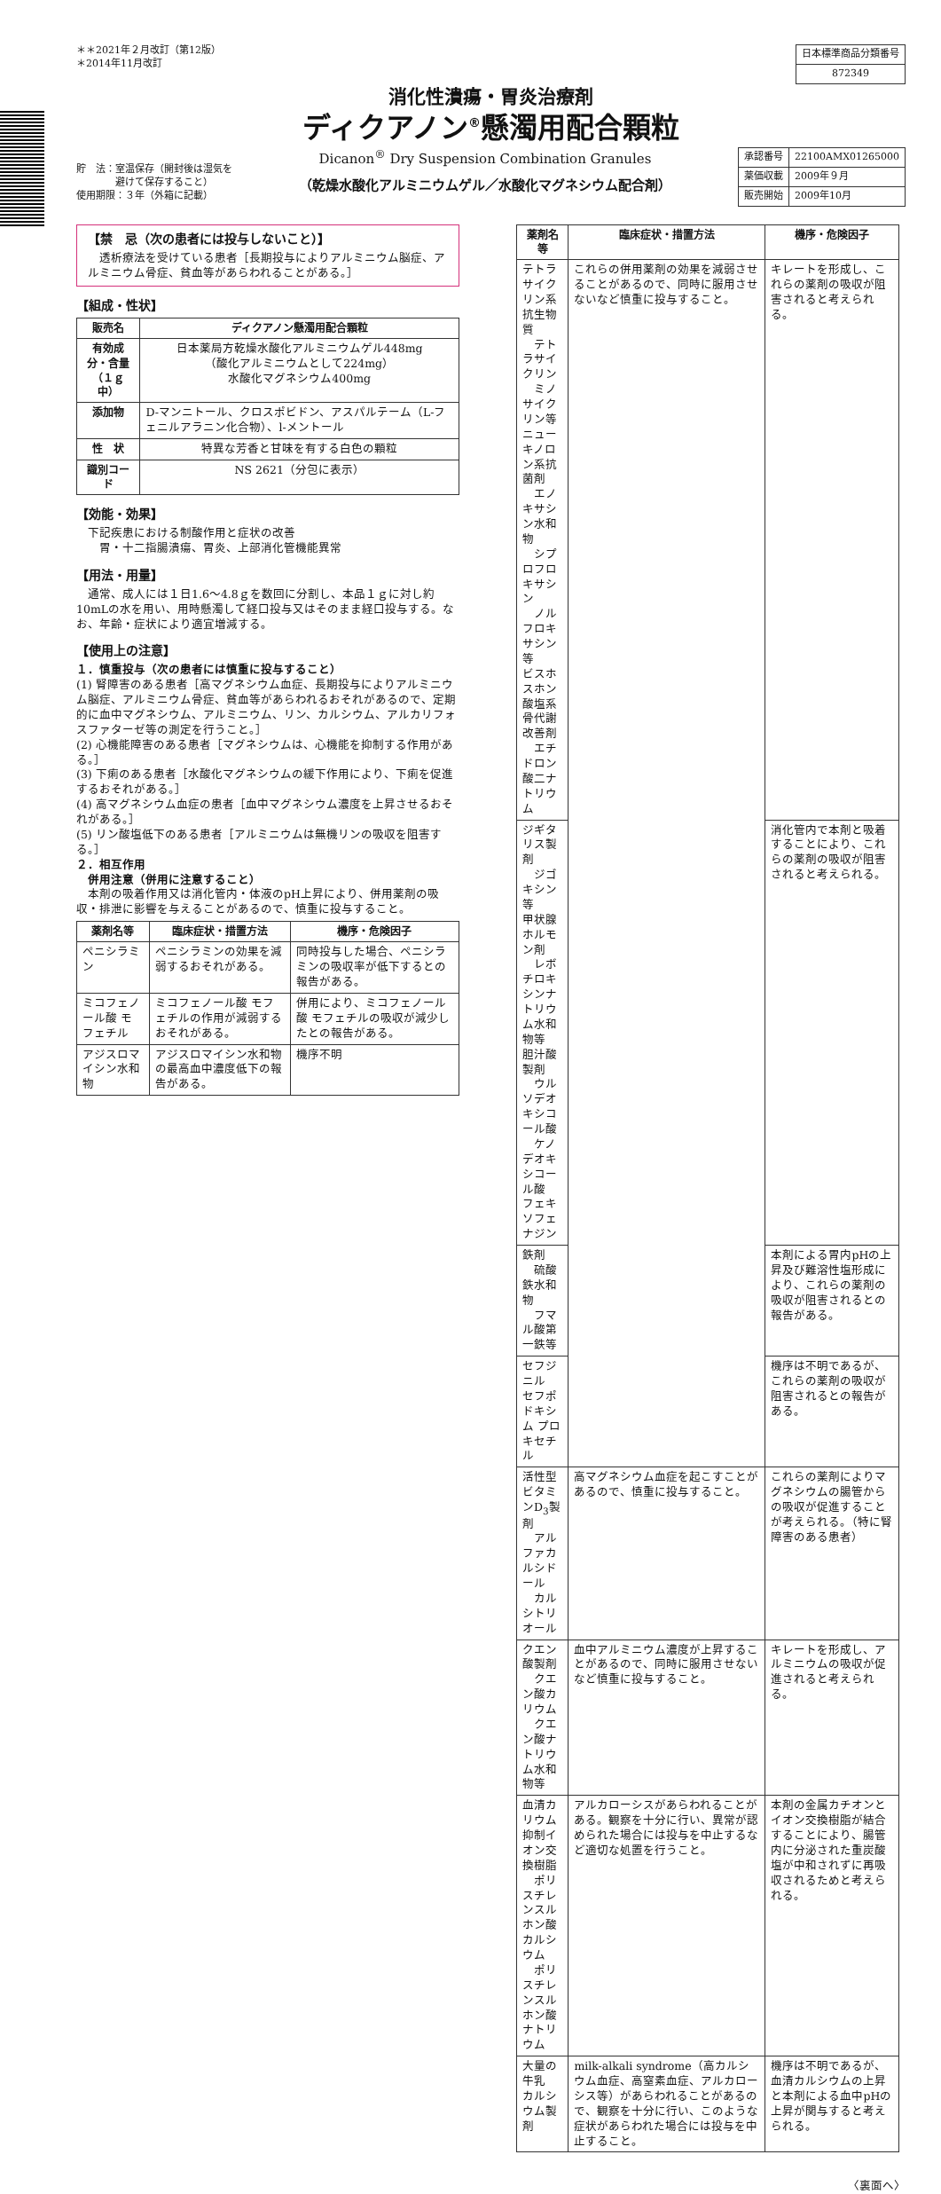＊＊2021年２月改訂（第12版）
＊2014年11月改訂
| 日本標準商品分類番号 |
| 872349 |
消化性潰瘍・胃炎治療剤
ディクアノン<sup>®</sup>懸濁用配合顆粒
貯　法：室温保存（開封後は湿気を
　　　　避けて保存すること）
使用期限：３年（外箱に記載）
Dicanon<sup>®</sup> Dry Suspension Combination Granules
（乾燥水酸化アルミニウムゲル／水酸化マグネシウム配合剤）
| 承認番号 | 22100AMX01265000 |
| 薬価収載 | 2009年９月 |
| 販売開始 | 2009年10月 |
【禁　忌（次の患者には投与しないこと）】
　透析療法を受けている患者［長期投与によりアルミニウム脳症、アルミニウム骨症、貧血等があらわれることがある。］
【組成・性状】
| 販売名 | ディクアノン懸濁用配合顆粒 |
| --- | --- |
| 有効成分・含量 （１ｇ中） | 日本薬局方乾燥水酸化アルミニウムゲル448mg （酸化アルミニウムとして224mg） 水酸化マグネシウム400mg |
| 添加物 | D-マンニトール、クロスポビドン、アスパルテーム（L-フェニルアラニン化合物）、l-メントール |
| 性 状 | 特異な芳香と甘味を有する白色の顆粒 |
| 識別コード | NS 2621（分包に表示） |
【効能・効果】
　下記疾患における制酸作用と症状の改善
　　胃・十二指腸潰瘍、胃炎、上部消化管機能異常
【用法・用量】
　通常、成人には１日1.6～4.8ｇを数回に分割し、本品１ｇに対し約10mLの水を用い、用時懸濁して経口投与又はそのまま経口投与する。なお、年齢・症状により適宜増減する。
【使用上の注意】
１．慎重投与（次の患者には慎重に投与すること）
(1) 腎障害のある患者［高マグネシウム血症、長期投与によりアルミニウム脳症、アルミニウム骨症、貧血等があらわれるおそれがあるので、定期的に血中マグネシウム、アルミニウム、リン、カルシウム、アルカリフォスファターゼ等の測定を行うこと。］
(2) 心機能障害のある患者［マグネシウムは、心機能を抑制する作用がある。］
(3) 下痢のある患者［水酸化マグネシウムの緩下作用により、下痢を促進するおそれがある。］
(4) 高マグネシウム血症の患者［血中マグネシウム濃度を上昇させるおそれがある。］
(5) リン酸塩低下のある患者［アルミニウムは無機リンの吸収を阻害する。］
２．相互作用
　併用注意（併用に注意すること）
　本剤の吸着作用又は消化管内・体液のpH上昇により、併用薬剤の吸収・排泄に影響を与えることがあるので、慎重に投与すること。
| 薬剤名等 | 臨床症状・措置方法 | 機序・危険因子 |
| --- | --- | --- |
| ペニシラミン | ペニシラミンの効果を減弱するおそれがある。 | 同時投与した場合、ペニシラミンの吸収率が低下するとの報告がある。 |
| ミコフェノール酸 モフェチル | ミコフェノール酸 モフェチルの作用が減弱するおそれがある。 | 併用により、ミコフェノール酸 モフェチルの吸収が減少したとの報告がある。 |
| アジスロマイシン水和物 | アジスロマイシン水和物の最高血中濃度低下の報告がある。 | 機序不明 |
| 薬剤名等 | 臨床症状・措置方法 | 機序・危険因子 |
| --- | --- | --- |
| テトラサイクリン系抗生物質 テトラサイクリン ミノサイクリン等 ニューキノロン系抗菌剤 エノキサシン水和物 シプロフロキサシン ノルフロキサシン等 ビスホスホン酸塩系骨代謝改善剤 エチドロン酸二ナトリウム | これらの併用薬剤の効果を減弱させることがあるので、同時に服用させないなど慎重に投与すること。 | キレートを形成し、これらの薬剤の吸収が阻害されると考えられる。 |
| ジギタリス製剤 ジゴキシン等 甲状腺ホルモン剤 レボチロキシンナトリウム水和物等 胆汁酸製剤 ウルソデオキシコール酸 ケノデオキシコール酸 フェキソフェナジン | | 消化管内で本剤と吸着することにより、これらの薬剤の吸収が阻害されると考えられる。 |
| 鉄剤 硫酸鉄水和物 フマル酸第一鉄等 | | 本剤による胃内pHの上昇及び難溶性塩形成により、これらの薬剤の吸収が阻害されるとの報告がある。 |
| セフジニル セフポドキシム プロキセチル | | 機序は不明であるが、これらの薬剤の吸収が阻害されるとの報告がある。 |
| 活性型ビタミンD<sub>3</sub>製剤 アルファカルシドール カルシトリオール | 高マグネシウム血症を起こすことがあるので、慎重に投与すること。 | これらの薬剤によりマグネシウムの腸管からの吸収が促進することが考えられる。（特に腎障害のある患者） |
| クエン酸製剤 クエン酸カリウム クエン酸ナトリウム水和物等 | 血中アルミニウム濃度が上昇することがあるので、同時に服用させないなど慎重に投与すること。 | キレートを形成し、アルミニウムの吸収が促進されると考えられる。 |
| 血清カリウム抑制イオン交換樹脂 ポリスチレンスルホン酸カルシウム ポリスチレンスルホン酸ナトリウム | アルカローシスがあらわれることがある。観察を十分に行い、異常が認められた場合には投与を中止するなど適切な処置を行うこと。 | 本剤の金属カチオンとイオン交換樹脂が結合することにより、腸管内に分泌された重炭酸塩が中和されずに再吸収されるためと考えられる。 |
| 大量の牛乳 カルシウム製剤 | milk-alkali syndrome（高カルシウム血症、高窒素血症、アルカローシス等）があらわれることがあるので、観察を十分に行い、このような症状があらわれた場合には投与を中止すること。 | 機序は不明であるが、血清カルシウムの上昇と本剤による血中pHの上昇が関与すると考えられる。 |
〈裏面へ〉